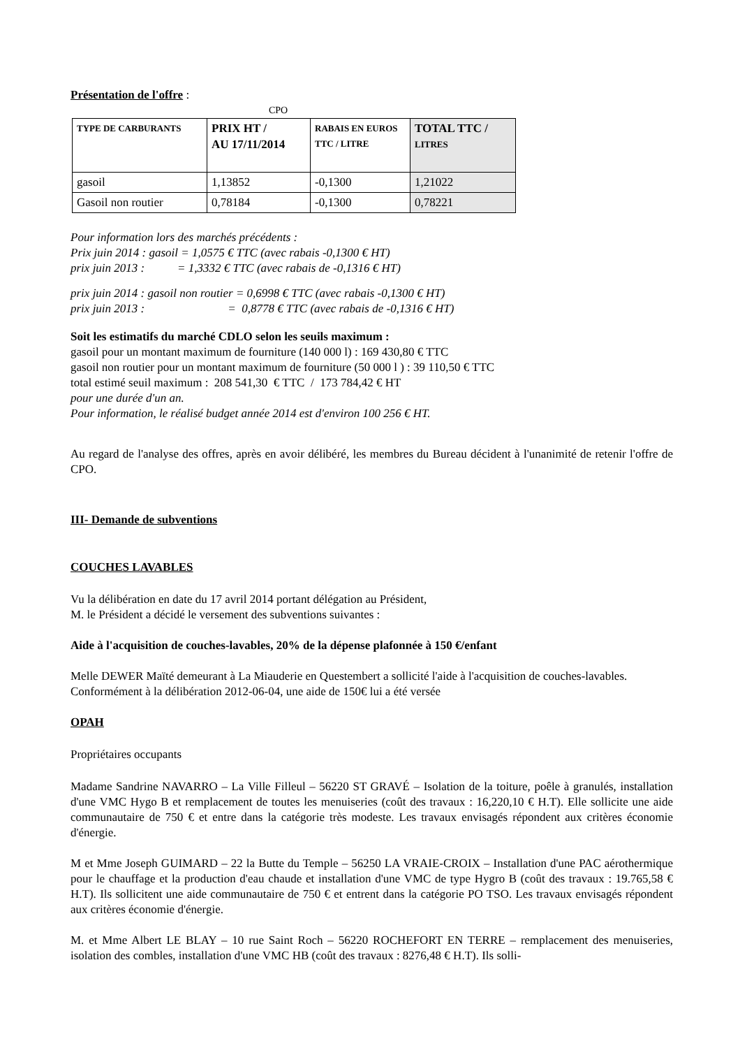Présentation de l'offre :
CPO
| TYPE DE CARBURANTS | PRIX HT / AU 17/11/2014 | RABAIS EN EUROS TTC / LITRE | TOTAL TTC / LITRES |
| --- | --- | --- | --- |
| gasoil | 1,13852 | -0,1300 | 1,21022 |
| Gasoil non routier | 0,78184 | -0,1300 | 0,78221 |
Pour information lors des marchés précédents :
Prix juin 2014 : gasoil = 1,0575 € TTC (avec rabais -0,1300 € HT)
prix juin 2013 : = 1,3332 € TTC (avec rabais de -0,1316 € HT)
prix juin 2014 : gasoil non routier = 0,6998 € TTC (avec rabais -0,1300 € HT)
prix juin 2013 : = 0,8778 € TTC (avec rabais de -0,1316 € HT)
Soit les estimatifs du marché CDLO selon les seuils maximum :
gasoil pour un montant maximum de fourniture (140 000 l) : 169 430,80 € TTC
gasoil non routier pour un montant maximum de fourniture (50 000 l ) : 39 110,50 € TTC
total estimé seuil maximum : 208 541,30 € TTC / 173 784,42 € HT
pour une durée d'un an.
Pour information, le réalisé budget année 2014 est d'environ 100 256 € HT.
Au regard de l'analyse des offres, après en avoir délibéré, les membres du Bureau décident à l'unanimité de retenir l'offre de CPO.
III- Demande de subventions
COUCHES LAVABLES
Vu la délibération en date du 17 avril 2014 portant délégation au Président,
M. le Président a décidé le versement des subventions suivantes :
Aide à l'acquisition de couches-lavables, 20% de la dépense plafonnée à 150 €/enfant
Melle DEWER Maïté demeurant à La Miauderie en Questembert a sollicité l'aide à l'acquisition de couches-lavables. Conformément à la délibération 2012-06-04, une aide de 150€ lui a été versée
OPAH
Propriétaires occupants
Madame Sandrine NAVARRO – La Ville Filleul – 56220 ST GRAVÉ – Isolation de la toiture, poêle à granulés, installation d'une VMC Hygo B et remplacement de toutes les menuiseries (coût des travaux : 16,220,10 € H.T). Elle sollicite une aide communautaire de 750 € et entre dans la catégorie très modeste. Les travaux envisagés répondent aux critères économie d'énergie.
M et Mme Joseph GUIMARD – 22 la Butte du Temple – 56250 LA VRAIE-CROIX – Installation d'une PAC aérothermique pour le chauffage et la production d'eau chaude et installation d'une VMC de type Hygro B (coût des travaux : 19.765,58 € H.T). Ils sollicitent une aide communautaire de 750 € et entrent dans la catégorie PO TSO. Les travaux envisagés répondent aux critères économie d'énergie.
M. et Mme Albert LE BLAY – 10 rue Saint Roch – 56220 ROCHEFORT EN TERRE – remplacement des menuiseries, isolation des combles, installation d'une VMC HB (coût des travaux : 8276,48 € H.T). Ils solli-